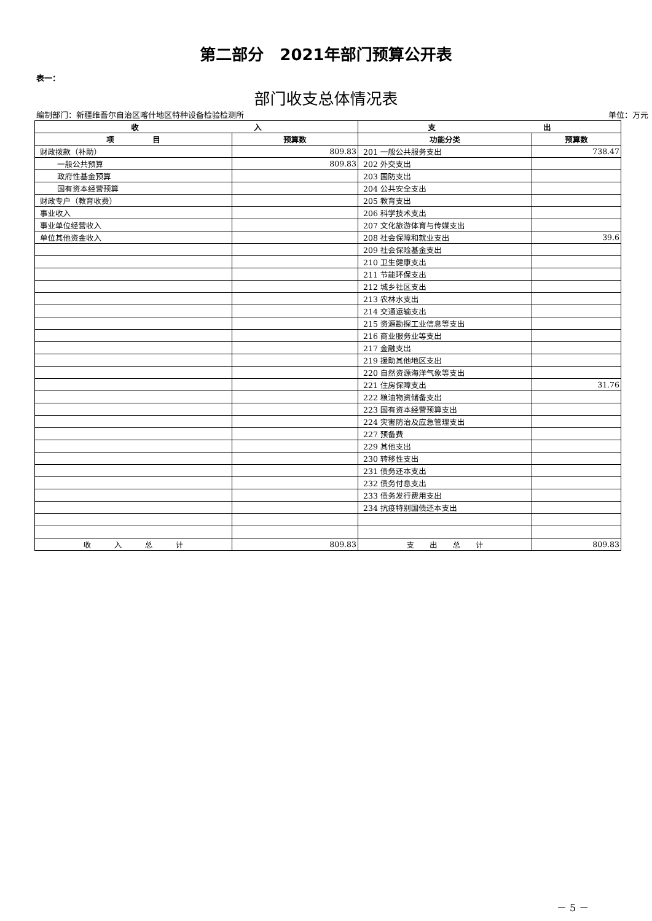第二部分　2021年部门预算公开表
表一：
部门收支总体情况表
编制部门：新疆维吾尔自治区喀什地区特种设备检验检测所 单位：万元
| 收 入 | | 支 出 | |
| --- | --- | --- | --- |
| 项 目 | 预算数 | 功能分类 | 预算数 |
| 财政拨款（补助） | 809.83 | 201 一般公共服务支出 | 738.47 |
| 一般公共预算 | 809.83 | 202 外交支出 | |
| 政府性基金预算 | | 203 国防支出 | |
| 国有资本经营预算 | | 204 公共安全支出 | |
| 财政专户（教育收费） | | 205 教育支出 | |
| 事业收入 | | 206 科学技术支出 | |
| 事业单位经营收入 | | 207 文化旅游体育与传媒支出 | |
| 单位其他资金收入 | | 208 社会保障和就业支出 | 39.6 |
| | | 209 社会保险基金支出 | |
| | | 210 卫生健康支出 | |
| | | 211 节能环保支出 | |
| | | 212 城乡社区支出 | |
| | | 213 农林水支出 | |
| | | 214 交通运输支出 | |
| | | 215 资源勘探工业信息等支出 | |
| | | 216 商业服务业等支出 | |
| | | 217 金融支出 | |
| | | 219 援助其他地区支出 | |
| | | 220 自然资源海洋气象等支出 | |
| | | 221 住房保障支出 | 31.76 |
| | | 222 粮油物资储备支出 | |
| | | 223 国有资本经营预算支出 | |
| | | 224 灾害防治及应急管理支出 | |
| | | 227 预备费 | |
| | | 229 其他支出 | |
| | | 230 转移性支出 | |
| | | 231 债务还本支出 | |
| | | 232 债务付息支出 | |
| | | 233 债务发行费用支出 | |
| | | 234 抗疫特别国债还本支出 | |
| 收 入 总 计 | 809.83 | 支 出 总 计 | 809.83 |
－ 5 －